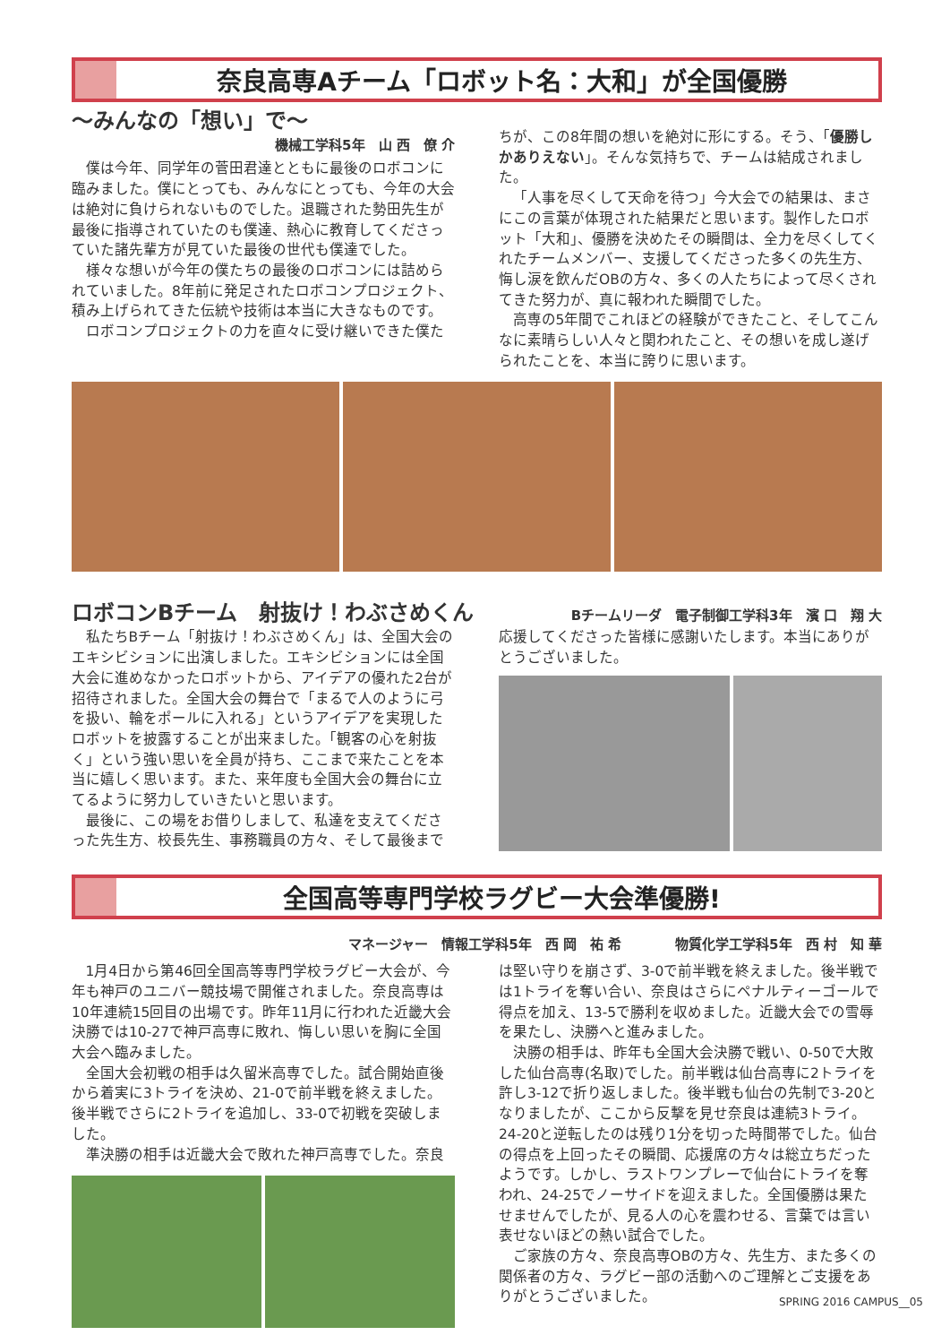奈良高専Aチーム「ロボット名：大和」が全国優勝
～みんなの「想い」で～
機械工学科5年　山 西　僚 介
僕は今年、同学年の菅田君達とともに最後のロボコンに臨みました。僕にとっても、みんなにとっても、今年の大会は絶対に負けられないものでした。退職された勢田先生が最後に指導されていたのも僕達、熱心に教育してくださっていた諸先輩方が見ていた最後の世代も僕達でした。
様々な想いが今年の僕たちの最後のロボコンには詰められていました。8年前に発足されたロボコンプロジェクト、積み上げられてきた伝統や技術は本当に大きなものです。
ロボコンプロジェクトの力を直々に受け継いできた僕た
ちが、この8年間の想いを絶対に形にする。そう、「優勝しかありえない」。そんな気持ちで、チームは結成されました。
「人事を尽くして天命を待つ」今大会での結果は、まさにこの言葉が体現された結果だと思います。製作したロボット「大和」、優勝を決めたその瞬間は、全力を尽くしてくれたチームメンバー、支援してくださった多くの先生方、悔し涙を飲んだOBの方々、多くの人たちによって尽くされてきた努力が、真に報われた瞬間でした。
高専の5年間でこれほどの経験ができたこと、そしてこんなに素晴らしい人々と関われたこと、その想いを成し遂げられたことを、本当に誇りに思います。
ロボコンBチーム　射抜け！わぶさめくん
Bチームリーダ　電子制御工学科3年　濱 口　翔 大
私たちBチーム「射抜け！わぶさめくん」は、全国大会のエキシビションに出演しました。エキシビションには全国大会に進めなかったロボットから、アイデアの優れた2台が招待されました。全国大会の舞台で「まるで人のように弓を扱い、輪をポールに入れる」というアイデアを実現したロボットを披露することが出来ました。「観客の心を射抜く」という強い思いを全員が持ち、ここまで来たことを本当に嬉しく思います。また、来年度も全国大会の舞台に立てるように努力していきたいと思います。
最後に、この場をお借りしまして、私達を支えてくださった先生方、校長先生、事務職員の方々、そして最後まで
応援してくださった皆様に感謝いたします。本当にありがとうございました。
全国高等専門学校ラグビー大会準優勝!
マネージャー　情報工学科5年　西 岡　祐 希　　　　物質化学工学科5年　西 村　知 華
1月4日から第46回全国高等専門学校ラグビー大会が、今年も神戸のユニバー競技場で開催されました。奈良高専は10年連続15回目の出場です。昨年11月に行われた近畿大会決勝では10-27で神戸高専に敗れ、悔しい思いを胸に全国大会へ臨みました。
全国大会初戦の相手は久留米高専でした。試合開始直後から着実に3トライを決め、21-0で前半戦を終えました。後半戦でさらに2トライを追加し、33-0で初戦を突破しました。
準決勝の相手は近畿大会で敗れた神戸高専でした。奈良
は堅い守りを崩さず、3-0で前半戦を終えました。後半戦では1トライを奪い合い、奈良はさらにペナルティーゴールで得点を加え、13-5で勝利を収めました。近畿大会での雪辱を果たし、決勝へと進みました。
決勝の相手は、昨年も全国大会決勝で戦い、0-50で大敗した仙台高専(名取)でした。前半戦は仙台高専に2トライを許し3-12で折り返しました。後半戦も仙台の先制で3-20となりましたが、ここから反撃を見せ奈良は連続3トライ。24-20と逆転したのは残り1分を切った時間帯でした。仙台の得点を上回ったその瞬間、応援席の方々は総立ちだったようです。しかし、ラストワンプレーで仙台にトライを奪われ、24-25でノーサイドを迎えました。全国優勝は果たせませんでしたが、見る人の心を震わせる、言葉では言い表せないほどの熱い試合でした。
ご家族の方々、奈良高専OBの方々、先生方、また多くの関係者の方々、ラグビー部の活動へのご理解とご支援をありがとうございました。
SPRING 2016 CAMPUS__05